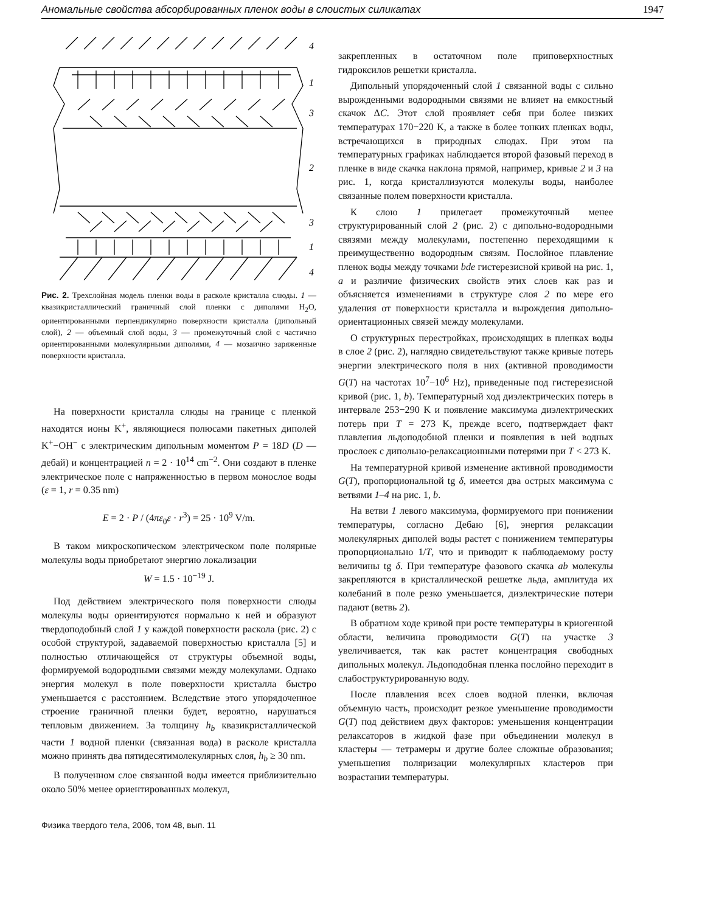Аномальные свойства абсорбированных пленок воды в слоистых силикатах 1947
4
1
3
2
3
1
4
Рис. 2. Трехслойная модель пленки воды в расколе кристалла слюды. 1 — квазикристаллический граничный слой пленки с диполями H<sub>2</sub>O, ориентированными перпендикулярно поверхности кристалла (дипольный слой), 2 — объемный слой воды, 3 — промежуточный слой с частично ориентированными молекулярными диполями, 4 — мозаично заряженные поверхности кристалла.
На поверхности кристалла слюды на границе с пленкой находятся ионы K<sup>+</sup>, являющиеся полюсами пакетных диполей K<sup>+</sup>−OH<sup>−</sup> с электрическим дипольным моментом P = 18D (D — дебай) и концентрацией n = 2 · 10<sup>14</sup> cm<sup>−2</sup>. Они создают в пленке электрическое поле с напряженностью в первом монослое воды (ε = 1, r = 0.35 nm)
E = 2 · P / (4πε<sub>0</sub>ε · r<sup>3</sup>) = 25 · 10<sup>9</sup> V/m.
В таком микроскопическом электрическом поле полярные молекулы воды приобретают энергию локализации
W = 1.5 · 10<sup>−19</sup> J.
Под действием электрического поля поверхности слюды молекулы воды ориентируются нормально к ней и образуют твердоподобный слой 1 у каждой поверхности раскола (рис. 2) с особой структурой, задаваемой поверхностью кристалла [5] и полностью отличающейся от структуры объемной воды, формируемой водородными связями между молекулами. Однако энергия молекул в поле поверхности кристалла быстро уменьшается с расстоянием. Вследствие этого упорядоченное строение граничной пленки будет, вероятно, нарушаться тепловым движением. За толщину h<sub>b</sub> квазикристаллической части 1 водной пленки (связанная вода) в расколе кристалла можно принять два пятидесятимолекулярных слоя, h<sub>b</sub> ≥ 30 nm.
В полученном слое связанной воды имеется приблизительно около 50% менее ориентированных молекул,
закрепленных в остаточном поле приповерхностных гидроксилов решетки кристалла.
Дипольный упорядоченный слой 1 связанной воды с сильно вырожденными водородными связями не влияет на емкостный скачок ΔC. Этот слой проявляет себя при более низких температурах 170−220 K, а также в более тонких пленках воды, встречающихся в природных слюдах. При этом на температурных графиках наблюдается второй фазовый переход в пленке в виде скачка наклона прямой, например, кривые 2 и 3 на рис. 1, когда кристаллизуются молекулы воды, наиболее связанные полем поверхности кристалла.
К слою 1 прилегает промежуточный менее структурированный слой 2 (рис. 2) с дипольно-водородными связями между молекулами, постепенно переходящими к преимущественно водородным связям. Послойное плавление пленок воды между точками bde гистерезисной кривой на рис. 1, a и различие физических свойств этих слоев как раз и объясняется изменениями в структуре слоя 2 по мере его удаления от поверхности кристалла и вырождения дипольно-ориентационных связей между молекулами.
О структурных перестройках, происходящих в пленках воды в слое 2 (рис. 2), наглядно свидетельствуют также кривые потерь энергии электрического поля в них (активной проводимости G(T) на частотах 10<sup>7</sup>−10<sup>6</sup> Hz), приведенные под гистерезисной кривой (рис. 1, b). Температурный ход диэлектрических потерь в интервале 253−290 K и появление максимума диэлектрических потерь при T = 273 K, прежде всего, подтверждает факт плавления льдоподобной пленки и появления в ней водных прослоек с дипольно-релаксационными потерями при T < 273 K.
На температурной кривой изменение активной проводимости G(T), пропорциональной tg δ, имеется два острых максимума с ветвями 1–4 на рис. 1, b.
На ветви 1 левого максимума, формируемого при понижении температуры, согласно Дебаю [6], энергия релаксации молекулярных диполей воды растет с понижением температуры пропорционально 1/T, что и приводит к наблюдаемому росту величины tg δ. При температуре фазового скачка ab молекулы закрепляются в кристаллической решетке льда, амплитуда их колебаний в поле резко уменьшается, диэлектрические потери падают (ветвь 2).
В обратном ходе кривой при росте температуры в криогенной области, величина проводимости G(T) на участке 3 увеличивается, так как растет концентрация свободных дипольных молекул. Льдоподобная пленка послойно переходит в слабоструктурированную воду.
После плавления всех слоев водной пленки, включая объемную часть, происходит резкое уменьшение проводимости G(T) под действием двух факторов: уменьшения концентрации релаксаторов в жидкой фазе при объединении молекул в кластеры — тетрамеры и другие более сложные образования; уменьшения поляризации молекулярных кластеров при возрастании температуры.
Физика твердого тела, 2006, том 48, вып. 11